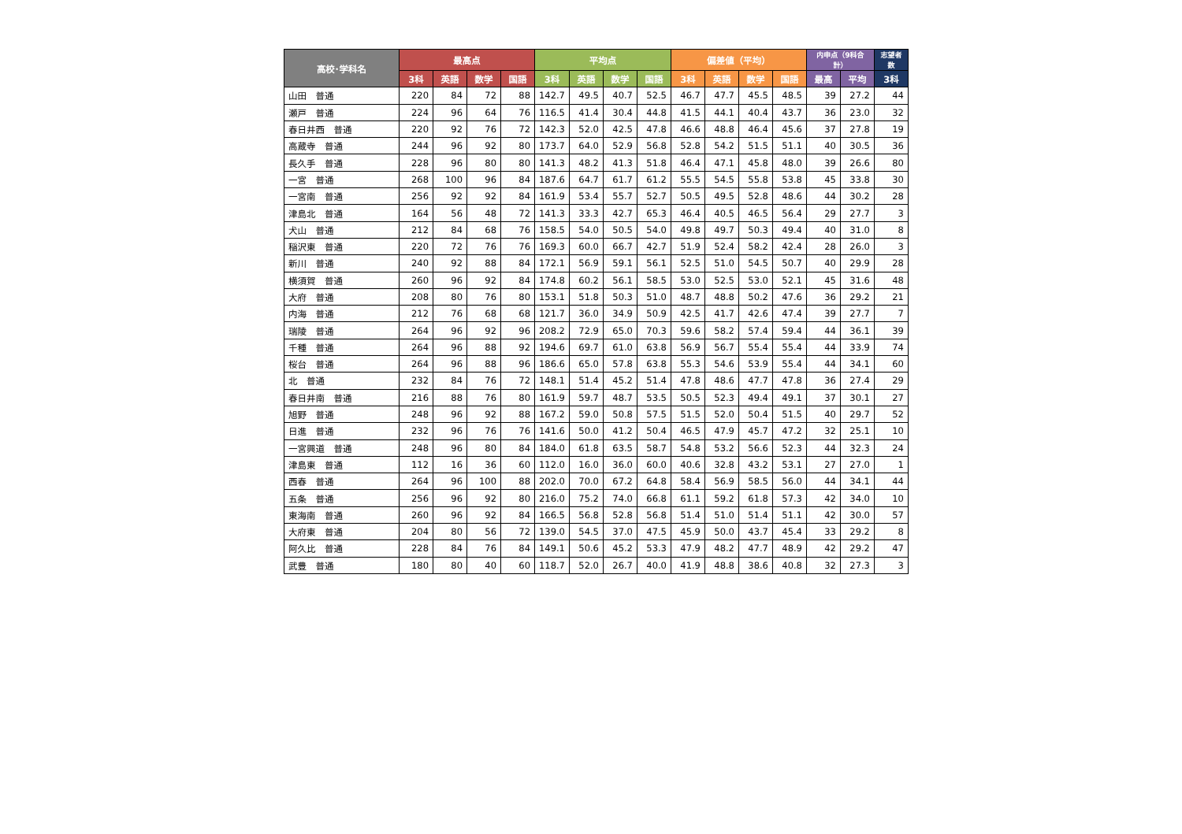| 高校･学科名 | 最高点 | | | | 平均点 | | | | 偏差値（平均） | | | | 内申点（9科合計） | | 志望者数 |
| --- | --- | --- | --- | --- | --- | --- | --- | --- | --- | --- | --- | --- | --- | --- | --- |
| | 3科 | 英語 | 数学 | 国語 | 3科 | 英語 | 数学 | 国語 | 3科 | 英語 | 数学 | 国語 | 最高 | 平均 | 3科 |
| 山田 普通 | 220 | 84 | 72 | 88 | 142.7 | 49.5 | 40.7 | 52.5 | 46.7 | 47.7 | 45.5 | 48.5 | 39 | 27.2 | 44 |
| 瀬戸 普通 | 224 | 96 | 64 | 76 | 116.5 | 41.4 | 30.4 | 44.8 | 41.5 | 44.1 | 40.4 | 43.7 | 36 | 23.0 | 32 |
| 春日井西 普通 | 220 | 92 | 76 | 72 | 142.3 | 52.0 | 42.5 | 47.8 | 46.6 | 48.8 | 46.4 | 45.6 | 37 | 27.8 | 19 |
| 高蔵寺 普通 | 244 | 96 | 92 | 80 | 173.7 | 64.0 | 52.9 | 56.8 | 52.8 | 54.2 | 51.5 | 51.1 | 40 | 30.5 | 36 |
| 長久手 普通 | 228 | 96 | 80 | 80 | 141.3 | 48.2 | 41.3 | 51.8 | 46.4 | 47.1 | 45.8 | 48.0 | 39 | 26.6 | 80 |
| 一宮 普通 | 268 | 100 | 96 | 84 | 187.6 | 64.7 | 61.7 | 61.2 | 55.5 | 54.5 | 55.8 | 53.8 | 45 | 33.8 | 30 |
| 一宮南 普通 | 256 | 92 | 92 | 84 | 161.9 | 53.4 | 55.7 | 52.7 | 50.5 | 49.5 | 52.8 | 48.6 | 44 | 30.2 | 28 |
| 津島北 普通 | 164 | 56 | 48 | 72 | 141.3 | 33.3 | 42.7 | 65.3 | 46.4 | 40.5 | 46.5 | 56.4 | 29 | 27.7 | 3 |
| 犬山 普通 | 212 | 84 | 68 | 76 | 158.5 | 54.0 | 50.5 | 54.0 | 49.8 | 49.7 | 50.3 | 49.4 | 40 | 31.0 | 8 |
| 稲沢東 普通 | 220 | 72 | 76 | 76 | 169.3 | 60.0 | 66.7 | 42.7 | 51.9 | 52.4 | 58.2 | 42.4 | 28 | 26.0 | 3 |
| 新川 普通 | 240 | 92 | 88 | 84 | 172.1 | 56.9 | 59.1 | 56.1 | 52.5 | 51.0 | 54.5 | 50.7 | 40 | 29.9 | 28 |
| 横須賀 普通 | 260 | 96 | 92 | 84 | 174.8 | 60.2 | 56.1 | 58.5 | 53.0 | 52.5 | 53.0 | 52.1 | 45 | 31.6 | 48 |
| 大府 普通 | 208 | 80 | 76 | 80 | 153.1 | 51.8 | 50.3 | 51.0 | 48.7 | 48.8 | 50.2 | 47.6 | 36 | 29.2 | 21 |
| 内海 普通 | 212 | 76 | 68 | 68 | 121.7 | 36.0 | 34.9 | 50.9 | 42.5 | 41.7 | 42.6 | 47.4 | 39 | 27.7 | 7 |
| 瑞陵 普通 | 264 | 96 | 92 | 96 | 208.2 | 72.9 | 65.0 | 70.3 | 59.6 | 58.2 | 57.4 | 59.4 | 44 | 36.1 | 39 |
| 千種 普通 | 264 | 96 | 88 | 92 | 194.6 | 69.7 | 61.0 | 63.8 | 56.9 | 56.7 | 55.4 | 55.4 | 44 | 33.9 | 74 |
| 桜台 普通 | 264 | 96 | 88 | 96 | 186.6 | 65.0 | 57.8 | 63.8 | 55.3 | 54.6 | 53.9 | 55.4 | 44 | 34.1 | 60 |
| 北 普通 | 232 | 84 | 76 | 72 | 148.1 | 51.4 | 45.2 | 51.4 | 47.8 | 48.6 | 47.7 | 47.8 | 36 | 27.4 | 29 |
| 春日井南 普通 | 216 | 88 | 76 | 80 | 161.9 | 59.7 | 48.7 | 53.5 | 50.5 | 52.3 | 49.4 | 49.1 | 37 | 30.1 | 27 |
| 旭野 普通 | 248 | 96 | 92 | 88 | 167.2 | 59.0 | 50.8 | 57.5 | 51.5 | 52.0 | 50.4 | 51.5 | 40 | 29.7 | 52 |
| 日進 普通 | 232 | 96 | 76 | 76 | 141.6 | 50.0 | 41.2 | 50.4 | 46.5 | 47.9 | 45.7 | 47.2 | 32 | 25.1 | 10 |
| 一宮興道 普通 | 248 | 96 | 80 | 84 | 184.0 | 61.8 | 63.5 | 58.7 | 54.8 | 53.2 | 56.6 | 52.3 | 44 | 32.3 | 24 |
| 津島東 普通 | 112 | 16 | 36 | 60 | 112.0 | 16.0 | 36.0 | 60.0 | 40.6 | 32.8 | 43.2 | 53.1 | 27 | 27.0 | 1 |
| 西春 普通 | 264 | 96 | 100 | 88 | 202.0 | 70.0 | 67.2 | 64.8 | 58.4 | 56.9 | 58.5 | 56.0 | 44 | 34.1 | 44 |
| 五条 普通 | 256 | 96 | 92 | 80 | 216.0 | 75.2 | 74.0 | 66.8 | 61.1 | 59.2 | 61.8 | 57.3 | 42 | 34.0 | 10 |
| 東海南 普通 | 260 | 96 | 92 | 84 | 166.5 | 56.8 | 52.8 | 56.8 | 51.4 | 51.0 | 51.4 | 51.1 | 42 | 30.0 | 57 |
| 大府東 普通 | 204 | 80 | 56 | 72 | 139.0 | 54.5 | 37.0 | 47.5 | 45.9 | 50.0 | 43.7 | 45.4 | 33 | 29.2 | 8 |
| 阿久比 普通 | 228 | 84 | 76 | 84 | 149.1 | 50.6 | 45.2 | 53.3 | 47.9 | 48.2 | 47.7 | 48.9 | 42 | 29.2 | 47 |
| 武豊 普通 | 180 | 80 | 40 | 60 | 118.7 | 52.0 | 26.7 | 40.0 | 41.9 | 48.8 | 38.6 | 40.8 | 32 | 27.3 | 3 |